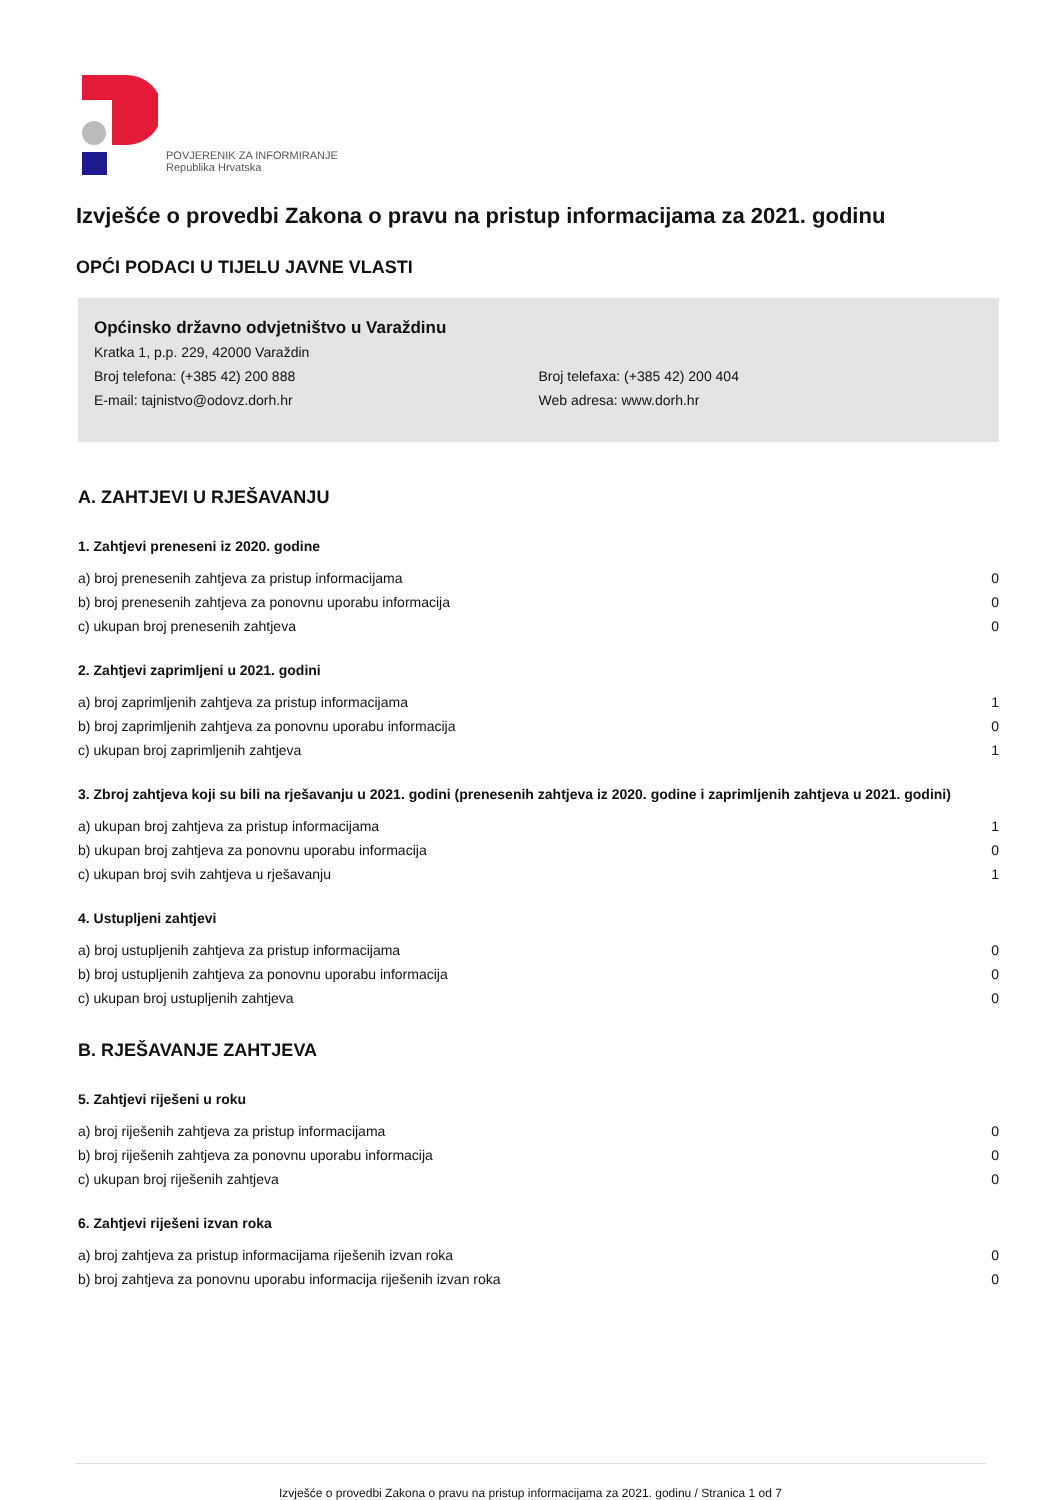POVJERENIK ZA INFORMIRANJE
Republika Hrvatska
Izvješće o provedbi Zakona o pravu na pristup informacijama za 2021. godinu
OPĆI PODACI U TIJELU JAVNE VLASTI
Općinsko državno odvjetništvo u Varaždinu
Kratka 1, p.p. 229, 42000 Varaždin
Broj telefona: (+385 42) 200 888 Broj telefaxa: (+385 42) 200 404
E-mail: tajnistvo@odovz.dorh.hr Web adresa: www.dorh.hr
A. ZAHTJEVI U RJEŠAVANJU
1. Zahtjevi preneseni iz 2020. godine
| a) broj prenesenih zahtjeva za pristup informacijama | 0 |
| b) broj prenesenih zahtjeva za ponovnu uporabu informacija | 0 |
| c) ukupan broj prenesenih zahtjeva | 0 |
2. Zahtjevi zaprimljeni u 2021. godini
| a) broj zaprimljenih zahtjeva za pristup informacijama | 1 |
| b) broj zaprimljenih zahtjeva za ponovnu uporabu informacija | 0 |
| c) ukupan broj zaprimljenih zahtjeva | 1 |
3. Zbroj zahtjeva koji su bili na rješavanju u 2021. godini (prenesenih zahtjeva iz 2020. godine i zaprimljenih zahtjeva u 2021. godini)
| a) ukupan broj zahtjeva za pristup informacijama | 1 |
| b) ukupan broj zahtjeva za ponovnu uporabu informacija | 0 |
| c) ukupan broj svih zahtjeva u rješavanju | 1 |
4. Ustupljeni zahtjevi
| a) broj ustupljenih zahtjeva za pristup informacijama | 0 |
| b) broj ustupljenih zahtjeva za ponovnu uporabu informacija | 0 |
| c) ukupan broj ustupljenih zahtjeva | 0 |
B. RJEŠAVANJE ZAHTJEVA
5. Zahtjevi riješeni u roku
| a) broj riješenih zahtjeva za pristup informacijama | 0 |
| b) broj riješenih zahtjeva za ponovnu uporabu informacija | 0 |
| c) ukupan broj riješenih zahtjeva | 0 |
6. Zahtjevi riješeni izvan roka
| a) broj zahtjeva za pristup informacijama riješenih izvan roka | 0 |
| b) broj zahtjeva za ponovnu uporabu informacija riješenih izvan roka | 0 |
Izvješće o provedbi Zakona o pravu na pristup informacijama za 2021. godinu / Stranica 1 od 7